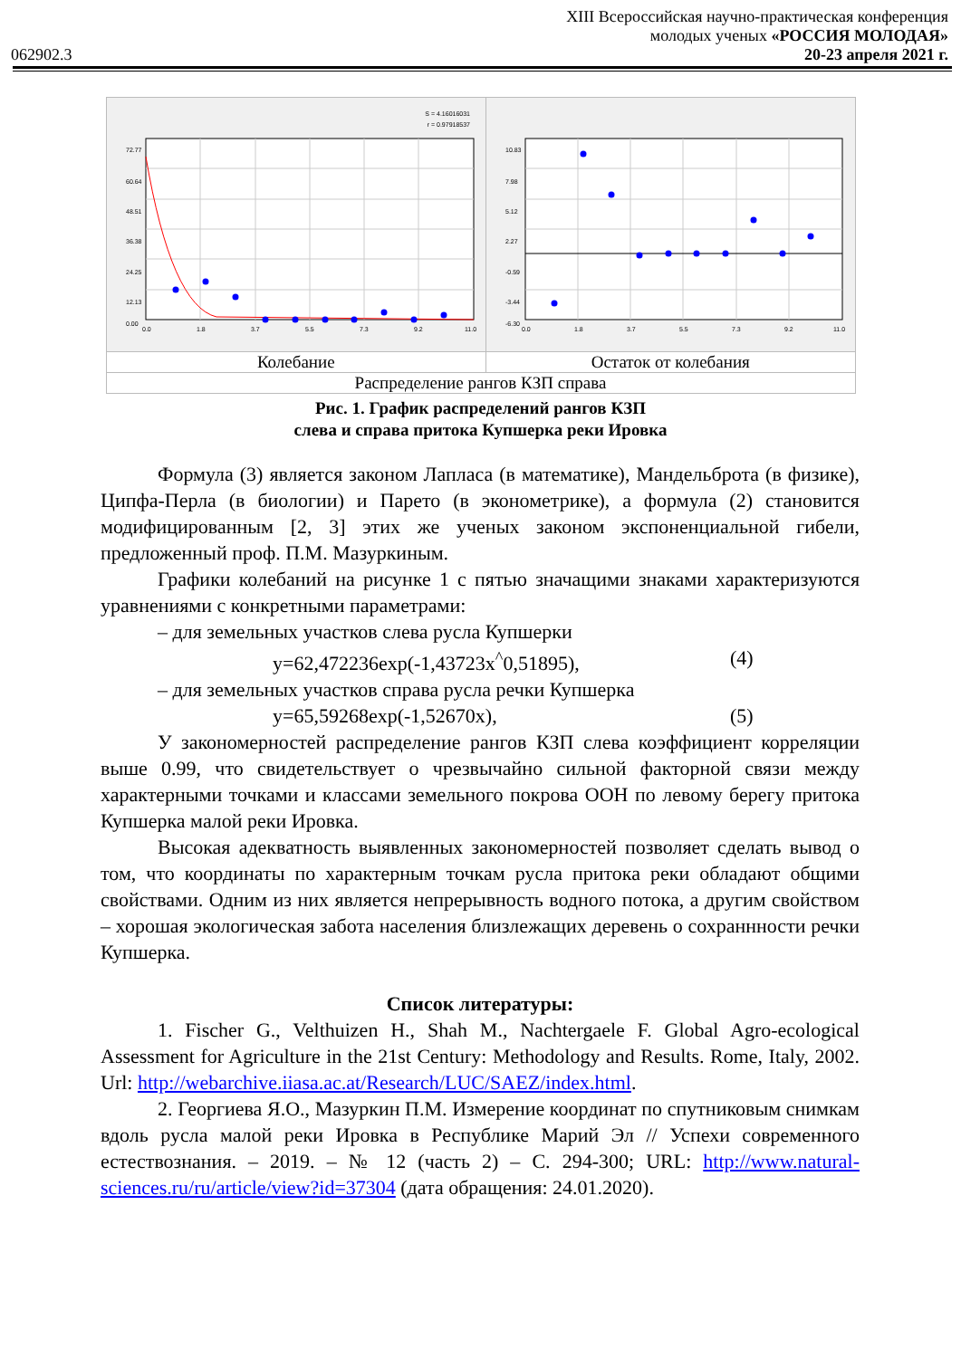062902.3
XIII Всероссийская научно-практическая конференция
молодых ученых «РОССИЯ МОЛОДАЯ»
20-23 апреля 2021 г.
| S = 4.16016031 r = 0.97918537 72.77 60.64 48.51 36.38 24.25 12.13 0.00 0.0 1.8 3.7 5.5 7.3 9.2 11.0 | 10.83 7.98 5.12 2.27 -0.59 -3.44 -6.30 0.0 1.8 3.7 5.5 7.3 9.2 11.0 |
| Колебание | Остаток от колебания |
| Распределение рангов КЗП справа | |
Рис. 1. График распределений рангов КЗП
слева и справа притока Купшерка реки Ировка
Формула (3) является законом Лапласа (в математике), Мандельброта (в физике), Ципфа-Перла (в биологии) и Парето (в эконометрике), а формула (2) становится модифицированным [2, 3] этих же ученых законом экспоненциальной гибели, предложенный проф. П.М. Мазуркиным.
Графики колебаний на рисунке 1 с пятью значащими знаками характеризуются уравнениями с конкретными параметрами:
– для земельных участков слева русла Купшерки
y=62,472236exp(-1,43723x<sup>^</sup>0,51895), (4)
– для земельных участков справа русла речки Купшерка
y=65,59268exp(-1,52670x), (5)
У закономерностей распределение рангов КЗП слева коэффициент корреляции выше 0.99, что свидетельствует о чрезвычайно сильной факторной связи между характерными точками и классами земельного покрова ООН по левому берегу притока Купшерка малой реки Ировка.
Высокая адекватность выявленных закономерностей позволяет сделать вывод о том, что координаты по характерным точкам русла притока реки обладают общими свойствами. Одним из них является непрерывность водного потока, а другим свойством – хорошая экологическая забота населения близлежащих деревень о сохраннности речки Купшерка.
Список литературы:
1. Fischer G., Velthuizen H., Shah M., Nachtergaele F. Global Agro-ecological Assessment for Agriculture in the 21st Century: Methodology and Results. Rome, Italy, 2002. Url: http://webarchive.iiasa.ac.at/Research/LUC/SAEZ/index.html.
2. Георгиева Я.О., Мазуркин П.М. Измерение координат по спутниковым снимкам вдоль русла малой реки Ировка в Республике Марий Эл // Успехи современного естествознания. – 2019. – № 12 (часть 2) – С. 294-300; URL: http://www.natural-sciences.ru/ru/article/view?id=37304 (дата обращения: 24.01.2020).